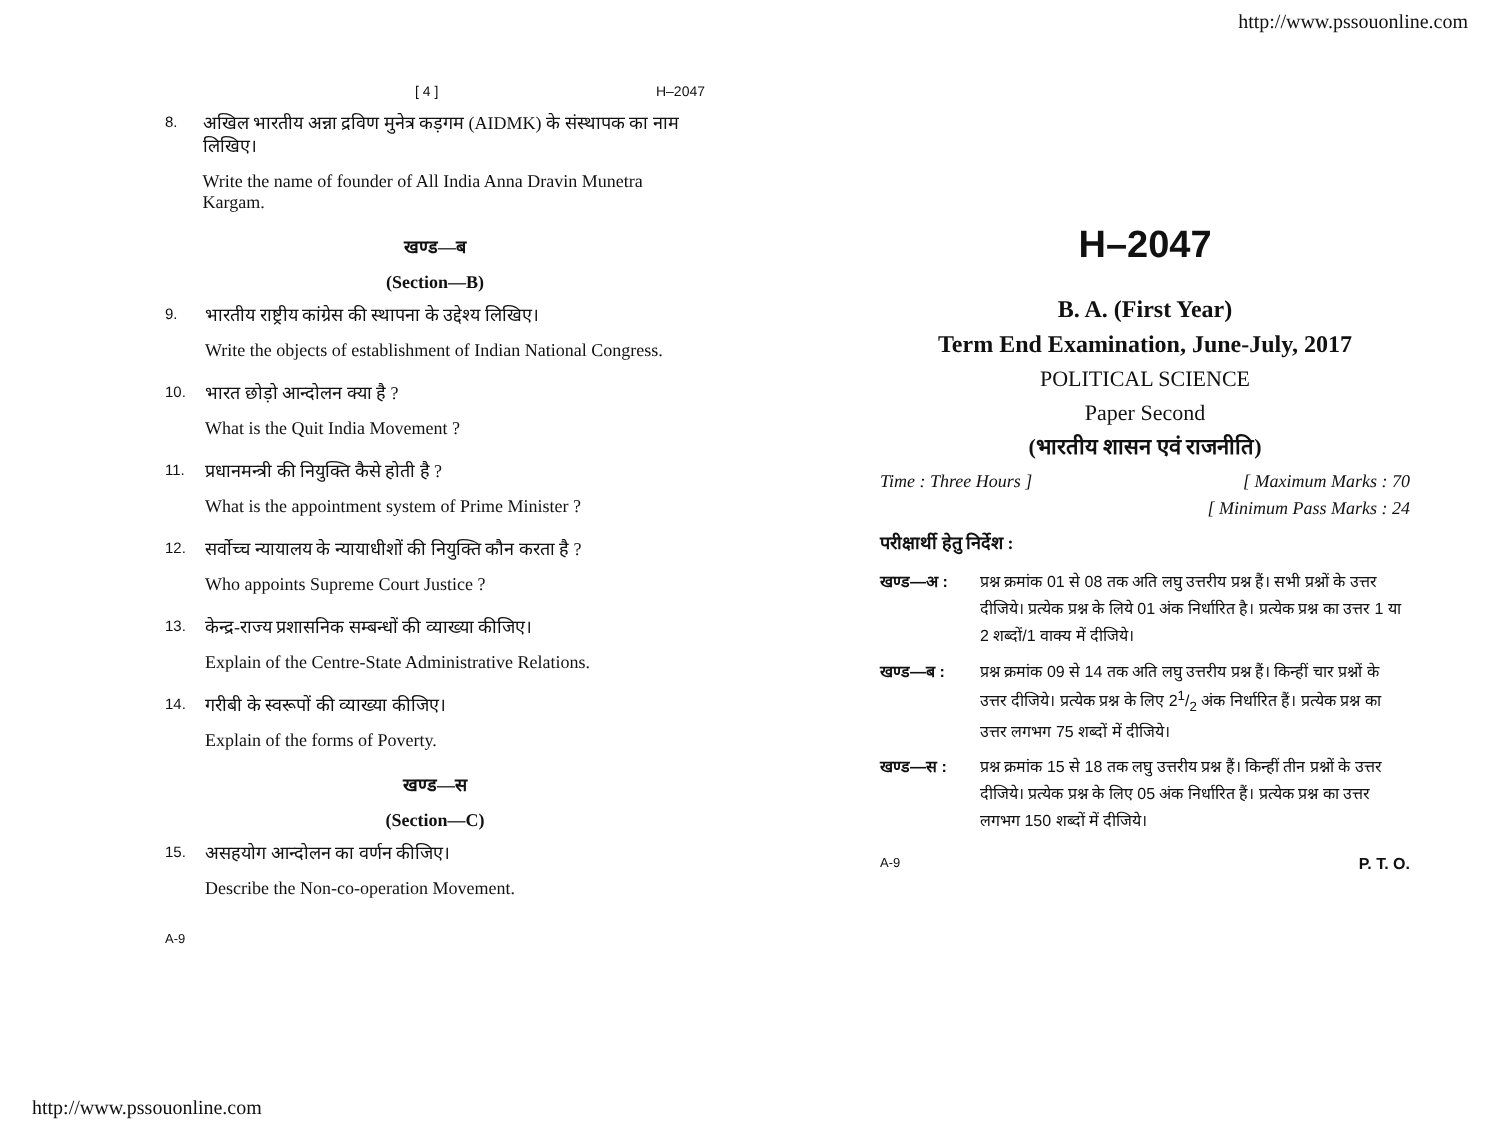http://www.pssouonline.com
[ 4 ] H–2047
8.
अखिल भारतीय अन्ना द्रविण मुनेत्र कड़गम (AIDMK) के संस्थापक का नाम लिखिए।
Write the name of founder of All India Anna Dravin Munetra Kargam.
खण्ड—ब
(Section—B)
9.
भारतीय राष्ट्रीय कांग्रेस की स्थापना के उद्देश्य लिखिए।
Write the objects of establishment of Indian National Congress.
10.
भारत छोड़ो आन्दोलन क्या है ?
What is the Quit India Movement ?
11.
प्रधानमन्त्री की नियुक्ति कैसे होती है ?
What is the appointment system of Prime Minister ?
12.
सर्वोच्च न्यायालय के न्यायाधीशों की नियुक्ति कौन करता है ?
Who appoints Supreme Court Justice ?
13.
केन्द्र-राज्य प्रशासनिक सम्बन्धों की व्याख्या कीजिए।
Explain of the Centre-State Administrative Relations.
14.
गरीबी के स्वरूपों की व्याख्या कीजिए।
Explain of the forms of Poverty.
खण्ड—स
(Section—C)
15.
असहयोग आन्दोलन का वर्णन कीजिए।
Describe the Non-co-operation Movement.
A-9
H–2047
B. A. (First Year)
Term End Examination, June-July, 2017
POLITICAL SCIENCE
Paper Second
(भारतीय शासन एवं राजनीति)
Time : Three Hours ] [ Maximum Marks : 70
[ Minimum Pass Marks : 24
परीक्षार्थी हेतु निर्देश :
खण्ड—अ : प्रश्न क्रमांक 01 से 08 तक अति लघु उत्तरीय प्रश्न हैं। सभी प्रश्नों के उत्तर दीजिये। प्रत्येक प्रश्न के लिये 01 अंक निर्धारित है। प्रत्येक प्रश्न का उत्तर 1 या 2 शब्दों/1 वाक्य में दीजिये।
खण्ड—ब : प्रश्न क्रमांक 09 से 14 तक अति लघु उत्तरीय प्रश्न हैं। किन्हीं चार प्रश्नों के उत्तर दीजिये। प्रत्येक प्रश्न के लिए 21/2 अंक निर्धारित हैं। प्रत्येक प्रश्न का उत्तर लगभग 75 शब्दों में दीजिये।
खण्ड—स : प्रश्न क्रमांक 15 से 18 तक लघु उत्तरीय प्रश्न हैं। किन्हीं तीन प्रश्नों के उत्तर दीजिये। प्रत्येक प्रश्न के लिए 05 अंक निर्धारित हैं। प्रत्येक प्रश्न का उत्तर लगभग 150 शब्दों में दीजिये।
A-9 P. T. O.
http://www.pssouonline.com